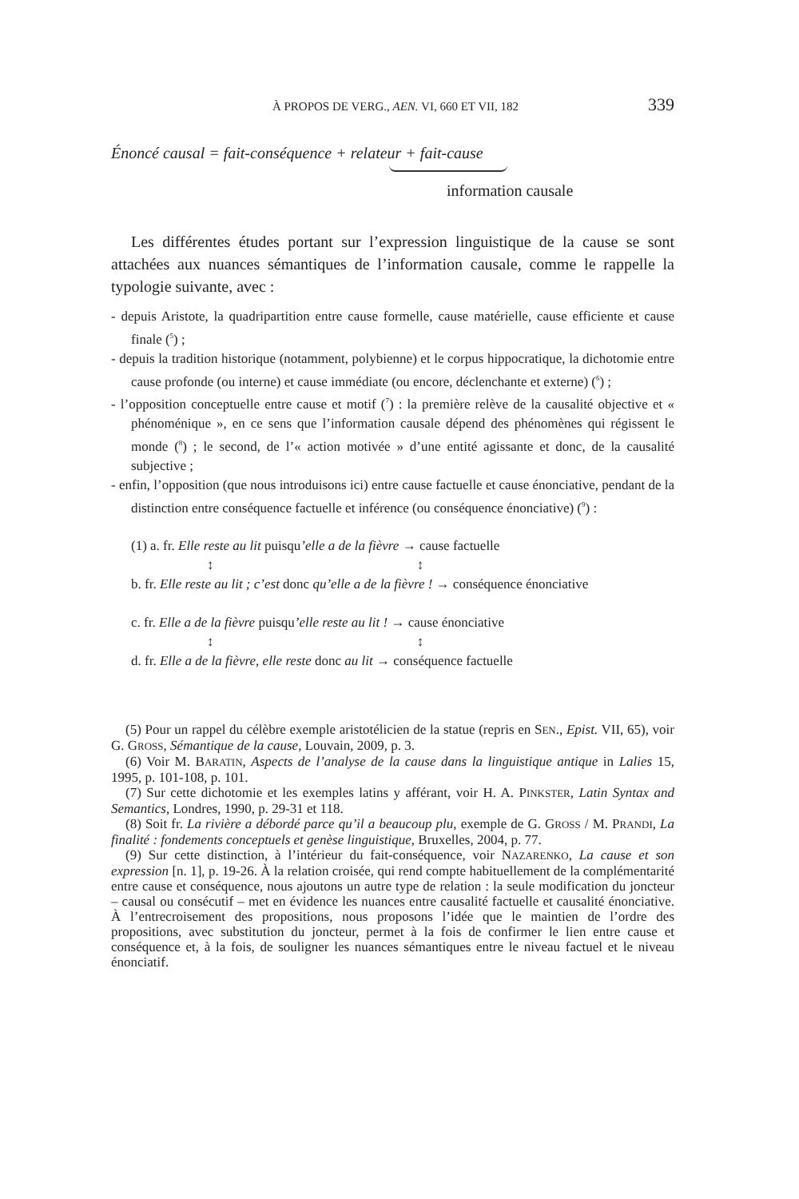À PROPOS DE VERG., AEN. VI, 660 ET VII, 182 339
Énoncé causal = fait-conséquence + relateur + fait-cause
information causale
Les différentes études portant sur l’expression linguistique de la cause se sont attachées aux nuances sémantiques de l’information causale, comme le rappelle la typologie suivante, avec :
- depuis Aristote, la quadripartition entre cause formelle, cause matérielle, cause efficiente et cause finale (<sup>5</sup>) ;
- depuis la tradition historique (notamment, polybienne) et le corpus hippocratique, la dichotomie entre cause profonde (ou interne) et cause immédiate (ou encore, déclenchante et externe) (<sup>6</sup>) ;
- l’opposition conceptuelle entre cause et motif (<sup>7</sup>) : la première relève de la causalité objective et « phénoménique », en ce sens que l’information causale dépend des phénomènes qui régissent le monde (<sup>8</sup>) ; le second, de l’« action motivée » d’une entité agissante et donc, de la causalité subjective ;
- enfin, l’opposition (que nous introduisons ici) entre cause factuelle et cause énonciative, pendant de la distinction entre conséquence factuelle et inférence (ou conséquence énonciative) (<sup>9</sup>) :
(1) a. fr. Elle reste au lit puisqu’elle a de la fièvre → cause factuelle
↕ ↕
b. fr. Elle reste au lit ; c’est donc qu’elle a de la fièvre ! → conséquence énonciative
c. fr. Elle a de la fièvre puisqu’elle reste au lit ! → cause énonciative
↕ ↕
d. fr. Elle a de la fièvre, elle reste donc au lit → conséquence factuelle
(5) Pour un rappel du célèbre exemple aristotélicien de la statue (repris en SEN., Epist. VII, 65), voir G. GROSS, Sémantique de la cause, Louvain, 2009, p. 3.
(6) Voir M. BARATIN, Aspects de l’analyse de la cause dans la linguistique antique in Lalies 15, 1995, p. 101-108, p. 101.
(7) Sur cette dichotomie et les exemples latins y afférant, voir H. A. PINKSTER, Latin Syntax and Semantics, Londres, 1990, p. 29-31 et 118.
(8) Soit fr. La rivière a débordé parce qu’il a beaucoup plu, exemple de G. GROSS / M. PRANDI, La finalité : fondements conceptuels et genèse linguistique, Bruxelles, 2004, p. 77.
(9) Sur cette distinction, à l’intérieur du fait-conséquence, voir NAZARENKO, La cause et son expression [n. 1], p. 19-26. À la relation croisée, qui rend compte habituellement de la complémentarité entre cause et conséquence, nous ajoutons un autre type de relation : la seule modification du joncteur – causal ou consécutif – met en évidence les nuances entre causalité factuelle et causalité énonciative. À l’entrecroisement des propositions, nous proposons l’idée que le maintien de l’ordre des propositions, avec substitution du joncteur, permet à la fois de confirmer le lien entre cause et conséquence et, à la fois, de souligner les nuances sémantiques entre le niveau factuel et le niveau énonciatif.